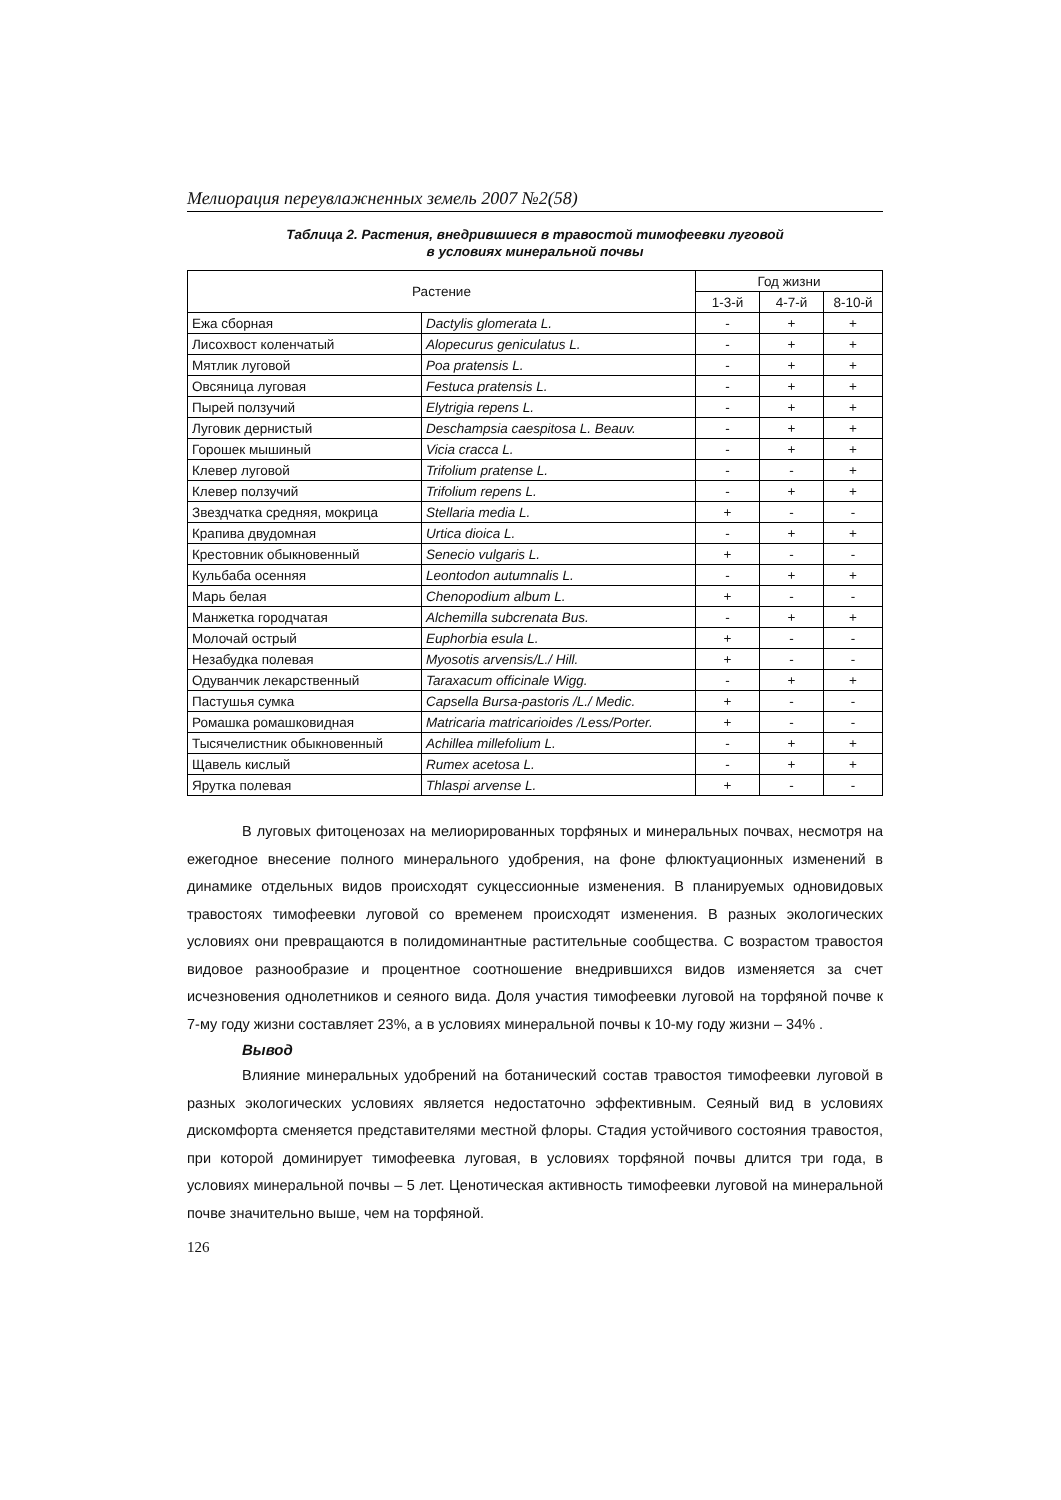Мелиорация переувлажненных земель 2007 №2(58)
Таблица 2. Растения, внедрившиеся в травостой тимофеевки луговой
в условиях минеральной почвы
| Растение | | Год жизни | | |
| --- | --- | --- | --- | --- |
| | | 1-3-й | 4-7-й | 8-10-й |
| Ежа сборная | Dactylis glomerata L. | - | + | + |
| Лисохвост коленчатый | Alopecurus geniculatus L. | - | + | + |
| Мятлик луговой | Poa pratensis L. | - | + | + |
| Овсяница луговая | Festuca pratensis L. | - | + | + |
| Пырей ползучий | Elytrigia repens L. | - | + | + |
| Луговик дернистый | Deschampsia caespitosa L. Beauv. | - | + | + |
| Горошек мышиный | Vicia cracca L. | - | + | + |
| Клевер луговой | Trifolium pratense L. | - | - | + |
| Клевер ползучий | Trifolium repens L. | - | + | + |
| Звездчатка средняя, мокрица | Stellaria media L. | + | - | - |
| Крапива двудомная | Urtica dioica L. | - | + | + |
| Крестовник обыкновенный | Senecio vulgaris L. | + | - | - |
| Кульбаба осенняя | Leontodon autumnalis L. | - | + | + |
| Марь белая | Chenopodium album L. | + | - | - |
| Манжетка городчатая | Alchemilla subcrenata Bus. | - | + | + |
| Молочай острый | Euphorbia esula L. | + | - | - |
| Незабудка полевая | Myosotis arvensis/L./ Hill. | + | - | - |
| Одуванчик лекарственный | Taraxacum officinale Wigg. | - | + | + |
| Пастушья сумка | Capsella Bursa-pastoris /L./ Medic. | + | - | - |
| Ромашка ромашковидная | Matricaria matricarioides /Less/Porter. | + | - | - |
| Тысячелистник обыкновенный | Achillea millefolium L. | - | + | + |
| Щавель кислый | Rumex acetosa L. | - | + | + |
| Ярутка полевая | Thlaspi arvense L. | + | - | - |
В луговых фитоценозах на мелиорированных торфяных и минеральных почвах, несмотря на ежегодное внесение полного минерального удобрения, на фоне флюктуационных изменений в динамике отдельных видов происходят сукцессионные изменения. В планируемых одновидовых травостоях тимофеевки луговой со временем происходят изменения. В разных экологических условиях они превращаются в полидоминантные растительные сообщества. С возрастом травостоя видовое разнообразие и процентное соотношение внедрившихся видов изменяется за счет исчезновения однолетников и сеяного вида. Доля участия тимофеевки луговой на торфяной почве к 7-му году жизни составляет 23%, а в условиях минеральной почвы к 10-му году жизни – 34% .
Вывод
Влияние минеральных удобрений на ботанический состав травостоя тимофеевки луговой в разных экологических условиях является недостаточно эффективным. Сеяный вид в условиях дискомфорта сменяется представителями местной флоры. Стадия устойчивого состояния травостоя, при которой доминирует тимофеевка луговая, в условиях торфяной почвы длится три года, в условиях минеральной почвы – 5 лет. Ценотическая активность тимофеевки луговой на минеральной почве значительно выше, чем на торфяной.
126